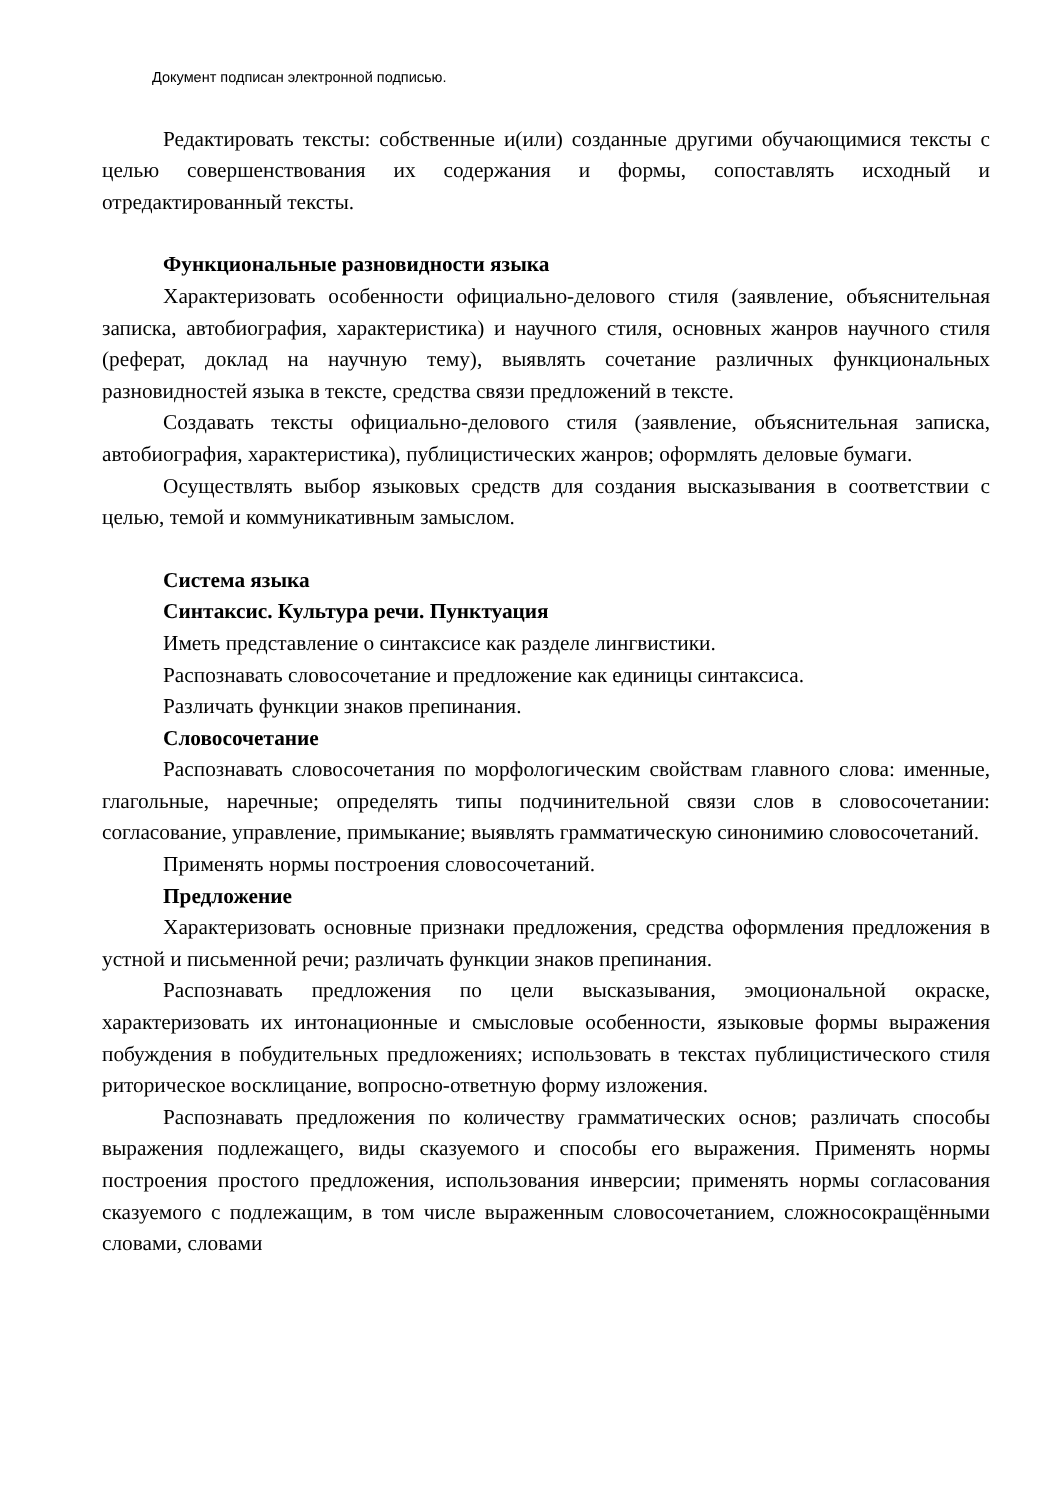Документ подписан электронной подписью.
Редактировать тексты: собственные и(или) созданные другими обучающимися тексты с целью совершенствования их содержания и формы, сопоставлять исходный и отредактированный тексты.
Функциональные разновидности языка
Характеризовать особенности официально-делового стиля (заявление, объяснительная записка, автобиография, характеристика) и научного стиля, основных жанров научного стиля (реферат, доклад на научную тему), выявлять сочетание различных функциональных разновидностей языка в тексте, средства связи предложений в тексте.
Создавать тексты официально-делового стиля (заявление, объяснительная записка, автобиография, характеристика), публицистических жанров; оформлять деловые бумаги.
Осуществлять выбор языковых средств для создания высказывания в соответствии с целью, темой и коммуникативным замыслом.
Система языка
Синтаксис. Культура речи. Пунктуация
Иметь представление о синтаксисе как разделе лингвистики.
Распознавать словосочетание и предложение как единицы синтаксиса.
Различать функции знаков препинания.
Словосочетание
Распознавать словосочетания по морфологическим свойствам главного слова: именные, глагольные, наречные; определять типы подчинительной связи слов в словосочетании: согласование, управление, примыкание; выявлять грамматическую синонимию словосочетаний.
Применять нормы построения словосочетаний.
Предложение
Характеризовать основные признаки предложения, средства оформления предложения в устной и письменной речи; различать функции знаков препинания.
Распознавать предложения по цели высказывания, эмоциональной окраске, характеризовать их интонационные и смысловые особенности, языковые формы выражения побуждения в побудительных предложениях; использовать в текстах публицистического стиля риторическое восклицание, вопросно-ответную форму изложения.
Распознавать предложения по количеству грамматических основ; различать способы выражения подлежащего, виды сказуемого и способы его выражения. Применять нормы построения простого предложения, использования инверсии; применять нормы согласования сказуемого с подлежащим, в том числе выраженным словосочетанием, сложносокращёнными словами, словами